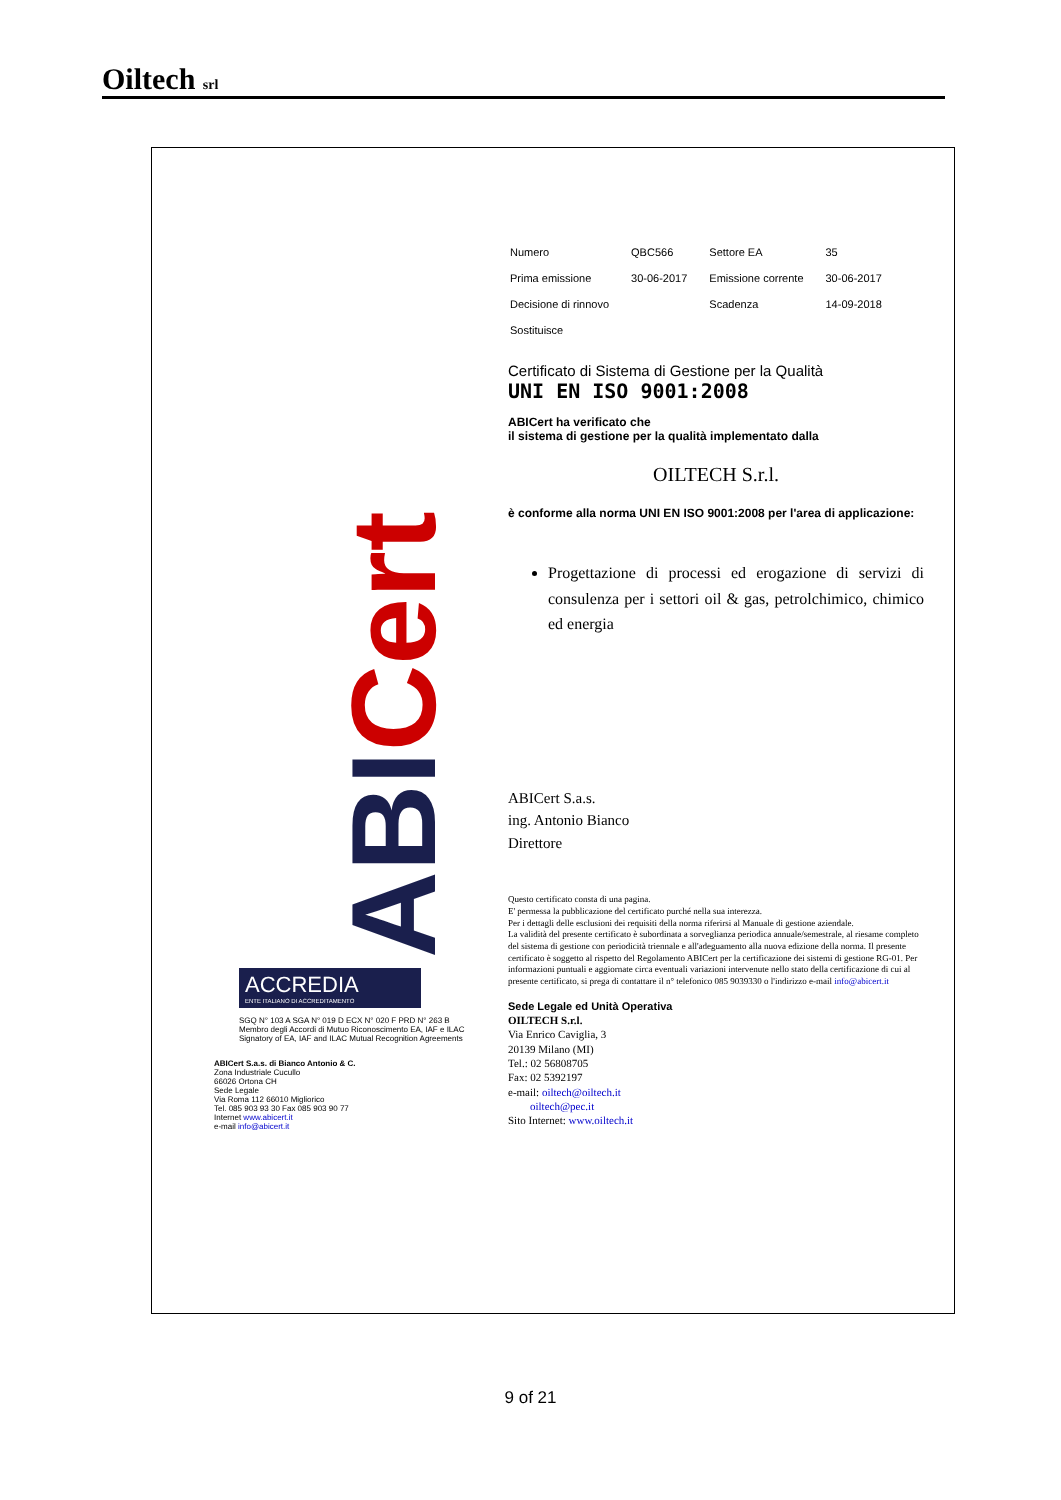Oiltech srl
ABICert
ACCREDIA
ENTE ITALIANO DI ACCREDITAMENTO
SGQ N° 103 A SGA N° 019 D ECX N° 020 F PRD N° 263 B
Membro degli Accordi di Mutuo Riconoscimento EA, IAF e ILAC
Signatory of EA, IAF and ILAC Mutual Recognition Agreements
ABICert S.a.s. di Bianco Antonio & C.
Zona Industriale Cucullo
66026 Ortona CH
Sede Legale
Via Roma 112 66010 Migliorico
Tel. 085 903 93 30 Fax 085 903 90 77
Internet www.abicert.it
e-mail info@abicert.it
| Numero | QBC566 | Settore EA | 35 |
| Prima emissione | 30-06-2017 | Emissione corrente | 30-06-2017 |
| Decisione di rinnovo | | Scadenza | 14-09-2018 |
| Sostituisce | | | |
Certificato di Sistema di Gestione per la Qualità
UNI EN ISO 9001:2008
ABICert ha verificato che
il sistema di gestione per la qualità implementato dalla
OILTECH S.r.l.
è conforme alla norma UNI EN ISO 9001:2008 per l'area di applicazione:
Progettazione di processi ed erogazione di servizi di consulenza per i settori oil & gas, petrolchimico, chimico ed energia
ABICert S.a.s.
ing. Antonio Bianco
Direttore
Questo certificato consta di una pagina.
E' permessa la pubblicazione del certificato purché nella sua interezza.
Per i dettagli delle esclusioni dei requisiti della norma riferirsi al Manuale di gestione aziendale.
La validità del presente certificato è subordinata a sorveglianza periodica annuale/semestrale, al riesame completo del sistema di gestione con periodicità triennale e all'adeguamento alla nuova edizione della norma. Il presente certificato è soggetto al rispetto del Regolamento ABICert per la certificazione dei sistemi di gestione RG-01. Per informazioni puntuali e aggiornate circa eventuali variazioni intervenute nello stato della certificazione di cui al presente certificato, si prega di contattare il n° telefonico 085 9039330 o l'indirizzo e-mail info@abicert.it
Sede Legale ed Unità Operativa
OILTECH S.r.l.
Via Enrico Caviglia, 3
20139 Milano (MI)
Tel.: 02 56808705
Fax: 02 5392197
e-mail: oiltech@oiltech.it
oiltech@pec.it
Sito Internet: www.oiltech.it
9 of 21